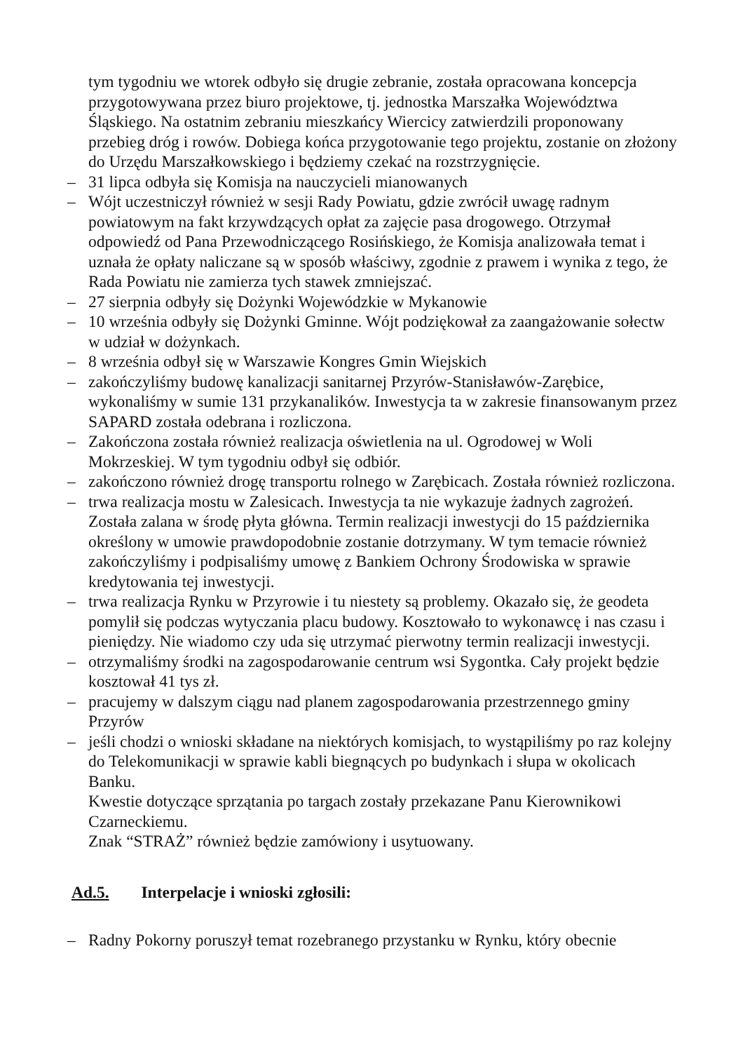tym tygodniu we wtorek odbyło się drugie zebranie, została opracowana koncepcja przygotowywana przez biuro projektowe, tj. jednostka Marszałka Województwa Śląskiego. Na ostatnim zebraniu mieszkańcy Wiercicy zatwierdzili proponowany przebieg dróg i rowów. Dobiega końca przygotowanie tego projektu, zostanie on złożony do Urzędu Marszałkowskiego i będziemy czekać na rozstrzygnięcie.
– 31 lipca odbyła się Komisja na nauczycieli mianowanych
– Wójt uczestniczył również w sesji Rady Powiatu, gdzie zwrócił uwagę radnym powiatowym na fakt krzywdzących opłat za zajęcie pasa drogowego. Otrzymał odpowiedź od Pana Przewodniczącego Rosińskiego, że Komisja analizowała temat i uznała że opłaty naliczane są w sposób właściwy, zgodnie z prawem i wynika z tego, że Rada Powiatu nie zamierza tych stawek zmniejszać.
– 27 sierpnia odbyły się Dożynki Wojewódzkie w Mykanowie
– 10 września odbyły się Dożynki Gminne. Wójt podziękował za zaangażowanie sołectw w udział w dożynkach.
– 8 września odbył się w Warszawie Kongres Gmin Wiejskich
– zakończyliśmy budowę kanalizacji sanitarnej Przyrów-Stanisławów-Zarębice, wykonaliśmy w sumie 131 przykanalików. Inwestycja ta w zakresie finansowanym przez SAPARD została odebrana i rozliczona.
– Zakończona została również realizacja oświetlenia na ul. Ogrodowej w Woli Mokrzeskiej. W tym tygodniu odbył się odbiór.
– zakończono również drogę transportu rolnego w Zarębicach. Została również rozliczona.
– trwa realizacja mostu w Zalesicach. Inwestycja ta nie wykazuje żadnych zagrożeń. Została zalana w środę płyta główna. Termin realizacji inwestycji do 15 października określony w umowie prawdopodobnie zostanie dotrzymany. W tym temacie również zakończyliśmy i podpisaliśmy umowę z Bankiem Ochrony Środowiska w sprawie kredytowania tej inwestycji.
– trwa realizacja Rynku w Przyrowie i tu niestety są problemy. Okazało się, że geodeta pomylił się podczas wytyczania placu budowy. Kosztowało to wykonawcę i nas czasu i pieniędzy. Nie wiadomo czy uda się utrzymać pierwotny termin realizacji inwestycji.
– otrzymaliśmy środki na zagospodarowanie centrum wsi Sygontka. Cały projekt będzie kosztował 41 tys zł.
– pracujemy w dalszym ciągu nad planem zagospodarowania przestrzennego gminy Przyrów
– jeśli chodzi o wnioski składane na niektórych komisjach, to wystąpiliśmy po raz kolejny do Telekomunikacji w sprawie kabli biegnących po budynkach i słupa w okolicach Banku.
Kwestie dotyczące sprzątania po targach zostały przekazane Panu Kierownikowi Czarneckiemu.
Znak “STRAŻ” również będzie zamówiony i usytuowany.
Ad.5. Interpelacje i wnioski zgłosili:
– Radny Pokorny poruszył temat rozebranego przystanku w Rynku, który obecnie